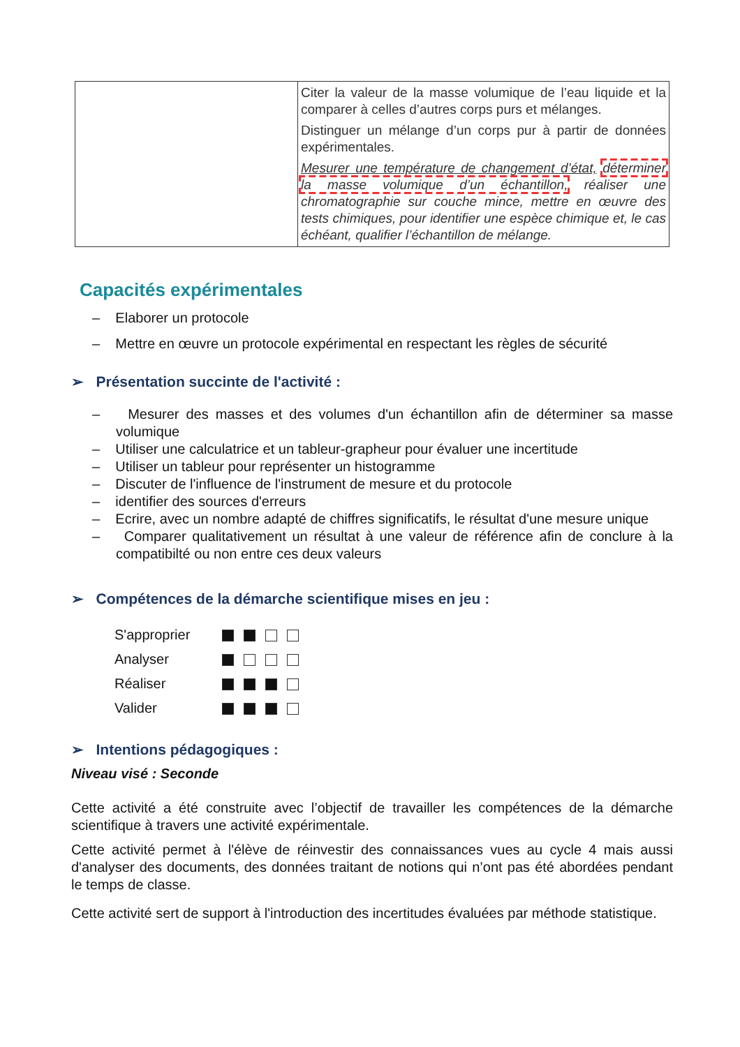| | Citer la valeur de la masse volumique de l’eau liquide et la comparer à celles d’autres corps purs et mélanges. Distinguer un mélange d’un corps pur à partir de données expérimentales. Mesurer une température de changement d’état, déterminer la masse volumique d’un échantillon, réaliser une chromatographie sur couche mince, mettre en œuvre des tests chimiques, pour identifier une espèce chimique et, le cas échéant, qualifier l’échantillon de mélange. |
Capacités expérimentales
– Elaborer un protocole
– Mettre en œuvre un protocole expérimental en respectant les règles de sécurité
➢ Présentation succinte de l'activité :
– Mesurer des masses et des volumes d'un échantillon afin de déterminer sa masse volumique
– Utiliser une calculatrice et un tableur-grapheur pour évaluer une incertitude
– Utiliser un tableur pour représenter un histogramme
– Discuter de l'influence de l'instrument de mesure et du protocole
– identifier des sources d'erreurs
– Ecrire, avec un nombre adapté de chiffres significatifs, le résultat d'une mesure unique
– Comparer qualitativement un résultat à une valeur de référence afin de conclure à la compatibilté ou non entre ces deux valeurs
➢ Compétences de la démarche scientifique mises en jeu :
| S'approprier | |
| Analyser | |
| Réaliser | |
| Valider | |
➢ Intentions pédagogiques :
Niveau visé : Seconde
Cette activité a été construite avec l’objectif de travailler les compétences de la démarche scientifique à travers une activité expérimentale.
Cette activité permet à l'élève de réinvestir des connaissances vues au cycle 4 mais aussi d'analyser des documents, des données traitant de notions qui n’ont pas été abordées pendant le temps de classe.
Cette activité sert de support à l'introduction des incertitudes évaluées par méthode statistique.